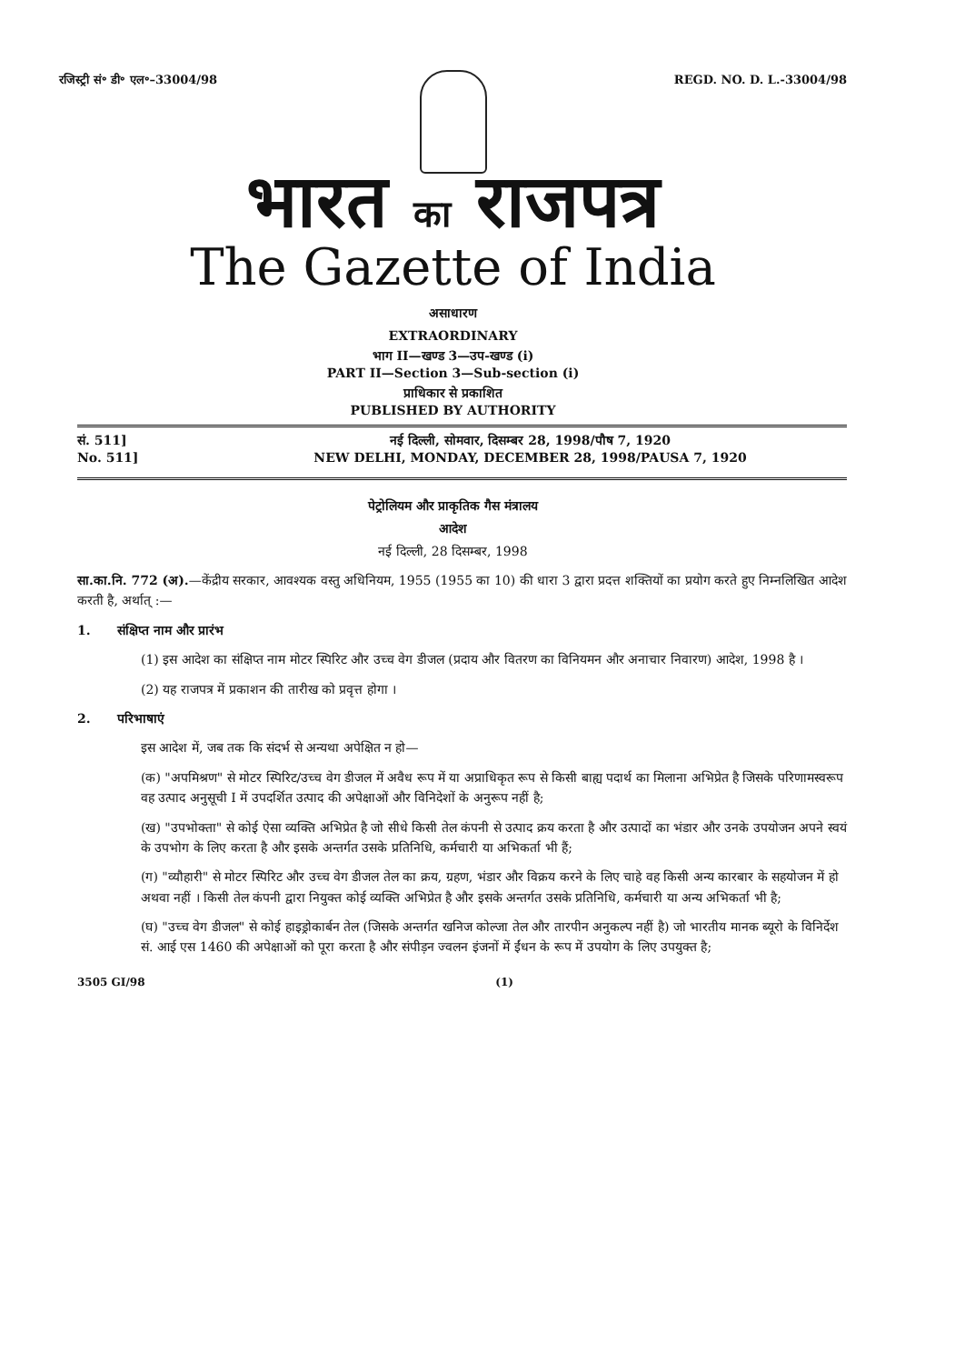रजिस्ट्री सं॰ डी॰ एल॰–33004/98 REGD. NO. D. L.-33004/98
भारत का राजपत्र
The Gazette of India
असाधारण
EXTRAORDINARY
भाग II—खण्ड 3—उप-खण्ड (i)
PART II—Section 3—Sub-section (i)
प्राधिकार से प्रकाशित
PUBLISHED BY AUTHORITY
सं. 511]
No. 511]
नई दिल्ली, सोमवार, दिसम्बर 28, 1998/पौष 7, 1920
NEW DELHI, MONDAY, DECEMBER 28, 1998/PAUSA 7, 1920
पेट्रोलियम और प्राकृतिक गैस मंत्रालय
आदेश
नई दिल्ली, 28 दिसम्बर, 1998
सा.का.नि. 772 (अ).—केंद्रीय सरकार, आवश्यक वस्तु अधिनियम, 1955 (1955 का 10) की धारा 3 द्वारा प्रदत्त शक्तियों का प्रयोग करते हुए निम्नलिखित आदेश करती है, अर्थात् :—
1. संक्षिप्त नाम और प्रारंभ
(1) इस आदेश का संक्षिप्त नाम मोटर स्पिरिट और उच्च वेग डीजल (प्रदाय और वितरण का विनियमन और अनाचार निवारण) आदेश, 1998 है ।
(2) यह राजपत्र में प्रकाशन की तारीख को प्रवृत्त होगा ।
2. परिभाषाएं
इस आदेश में, जब तक कि संदर्भ से अन्यथा अपेक्षित न हो—
(क) "अपमिश्रण" से मोटर स्पिरिट/उच्च वेग डीजल में अवैध रूप में या अप्राधिकृत रूप से किसी बाह्य पदार्थ का मिलाना अभिप्रेत है जिसके परिणामस्वरूप वह उत्पाद अनुसूची I में उपदर्शित उत्पाद की अपेक्षाओं और विनिदेशों के अनुरूप नहीं है;
(ख) "उपभोक्ता" से कोई ऐसा व्यक्ति अभिप्रेत है जो सीधे किसी तेल कंपनी से उत्पाद क्रय करता है और उत्पादों का भंडार और उनके उपयोजन अपने स्वयं के उपभोग के लिए करता है और इसके अन्तर्गत उसके प्रतिनिधि, कर्मचारी या अभिकर्ता भी हैं;
(ग) "व्यौहारी" से मोटर स्पिरिट और उच्च वेग डीजल तेल का क्रय, ग्रहण, भंडार और विक्रय करने के लिए चाहे वह किसी अन्य कारबार के सहयोजन में हो अथवा नहीं । किसी तेल कंपनी द्वारा नियुक्त कोई व्यक्ति अभिप्रेत है और इसके अन्तर्गत उसके प्रतिनिधि, कर्मचारी या अन्य अभिकर्ता भी है;
(घ) "उच्च वेग डीजल" से कोई हाइड्रोकार्बन तेल (जिसके अन्तर्गत खनिज कोल्जा तेल और तारपीन अनुकल्प नहीं है) जो भारतीय मानक ब्यूरो के विनिर्देश सं. आई एस 1460 की अपेक्षाओं को पूरा करता है और संपीड़न ज्वलन इंजनों में ईंधन के रूप में उपयोग के लिए उपयुक्त है;
3505 GI/98 (1)